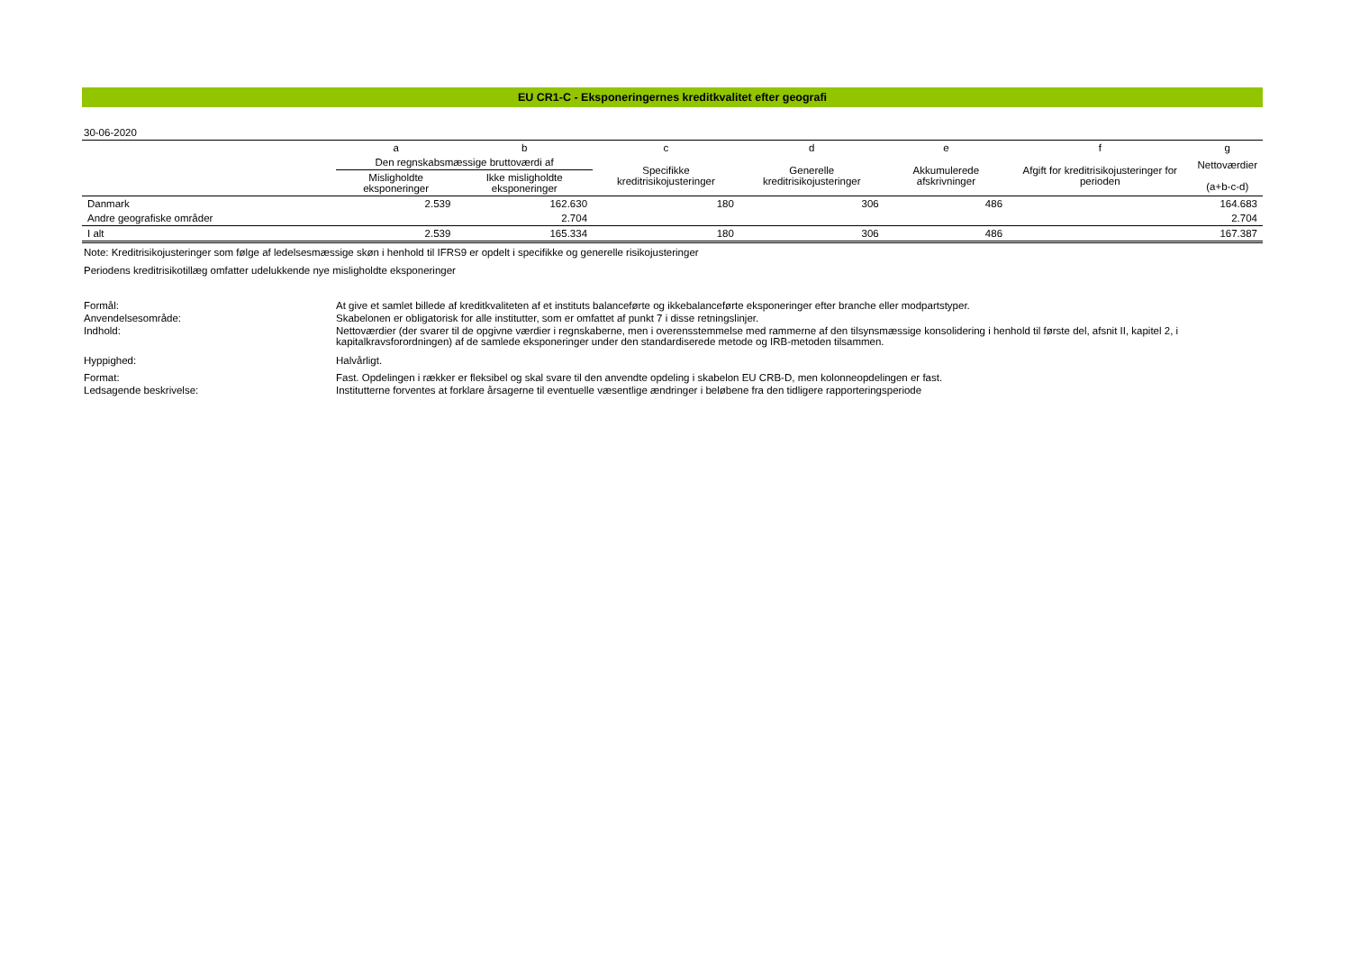EU CR1-C - Eksponeringernes kreditkvalitet efter geografi
30-06-2020
| | a | b | c | d | e | f | g |
| --- | --- | --- | --- | --- | --- | --- | --- |
| | Den regnskabsmæssige bruttoværdi af | | Specifikke kreditrisikojusteringer | Generelle kreditrisikojusteringer | Akkumulerede afskrivninger | Afgift for kreditrisikojusteringer for perioden | Nettoværdier (a+b-c-d) |
| | Misligholdte eksponeringer | Ikke misligholdte eksponeringer | | | | | |
| Danmark | 2.539 | 162.630 | 180 | 306 | 486 | | 164.683 |
| Andre geografiske områder | | 2.704 | | | | | 2.704 |
| I alt | 2.539 | 165.334 | 180 | 306 | 486 | | 167.387 |
Note: Kreditrisikojusteringer som følge af ledelsesmæssige skøn i henhold til IFRS9 er opdelt i specifikke og generelle risikojusteringer
Periodens kreditrisikotillæg omfatter udelukkende nye misligholdte eksponeringer
| Formål: | At give et samlet billede af kreditkvaliteten af et instituts balanceførte og ikkebalanceførte eksponeringer efter branche eller modpartstyper. |
| Anvendelsesområde: | Skabelonen er obligatorisk for alle institutter, som er omfattet af punkt 7 i disse retningslinjer. |
| Indhold: | Nettoværdier (der svarer til de opgivne værdier i regnskaberne, men i overensstemmelse med rammerne af den tilsynsmæssige konsolidering i henhold til første del, afsnit II, kapitel 2, i kapitalkravsforordningen) af de samlede eksponeringer under den standardiserede metode og IRB-metoden tilsammen. |
| Hyppighed: | Halvårligt. |
| Format: | Fast. Opdelingen i rækker er fleksibel og skal svare til den anvendte opdeling i skabelon EU CRB-D, men kolonneopdelingen er fast. |
| Ledsagende beskrivelse: | Institutterne forventes at forklare årsagerne til eventuelle væsentlige ændringer i beløbene fra den tidligere rapporteringsperiode |